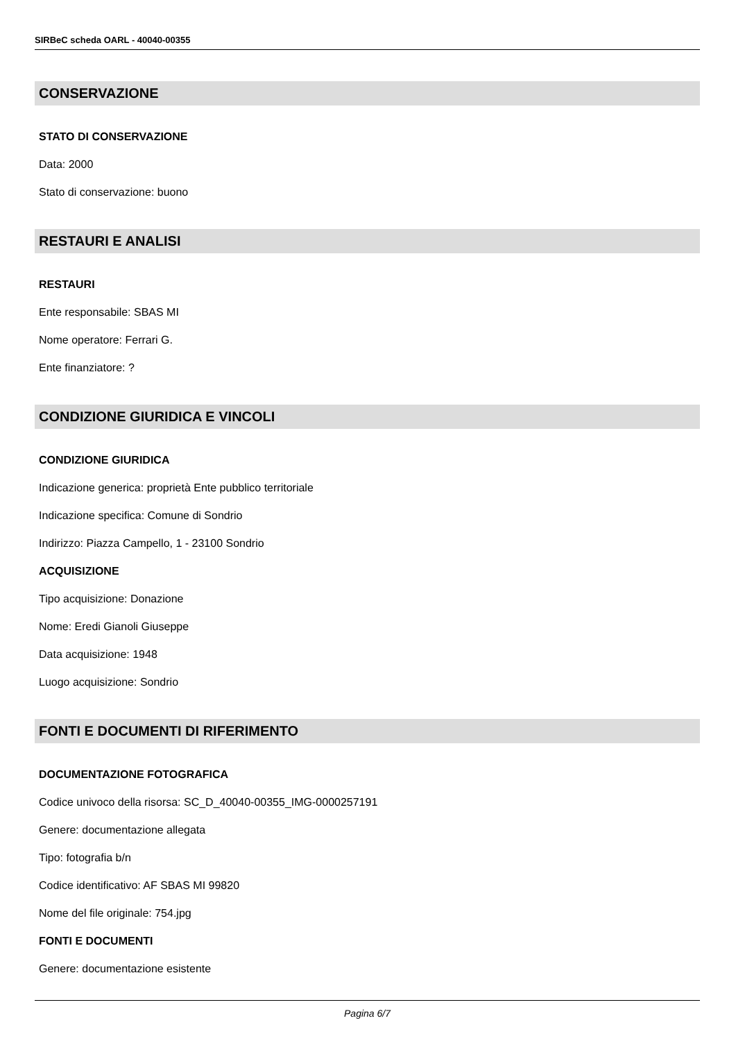SIRBeC scheda OARL - 40040-00355
CONSERVAZIONE
STATO DI CONSERVAZIONE
Data: 2000
Stato di conservazione: buono
RESTAURI E ANALISI
RESTAURI
Ente responsabile: SBAS MI
Nome operatore: Ferrari G.
Ente finanziatore: ?
CONDIZIONE GIURIDICA E VINCOLI
CONDIZIONE GIURIDICA
Indicazione generica: proprietà Ente pubblico territoriale
Indicazione specifica: Comune di Sondrio
Indirizzo: Piazza Campello, 1 - 23100 Sondrio
ACQUISIZIONE
Tipo acquisizione: Donazione
Nome: Eredi Gianoli Giuseppe
Data acquisizione: 1948
Luogo acquisizione: Sondrio
FONTI E DOCUMENTI DI RIFERIMENTO
DOCUMENTAZIONE FOTOGRAFICA
Codice univoco della risorsa: SC_D_40040-00355_IMG-0000257191
Genere: documentazione allegata
Tipo: fotografia b/n
Codice identificativo: AF SBAS MI 99820
Nome del file originale: 754.jpg
FONTI E DOCUMENTI
Genere: documentazione esistente
Pagina 6/7